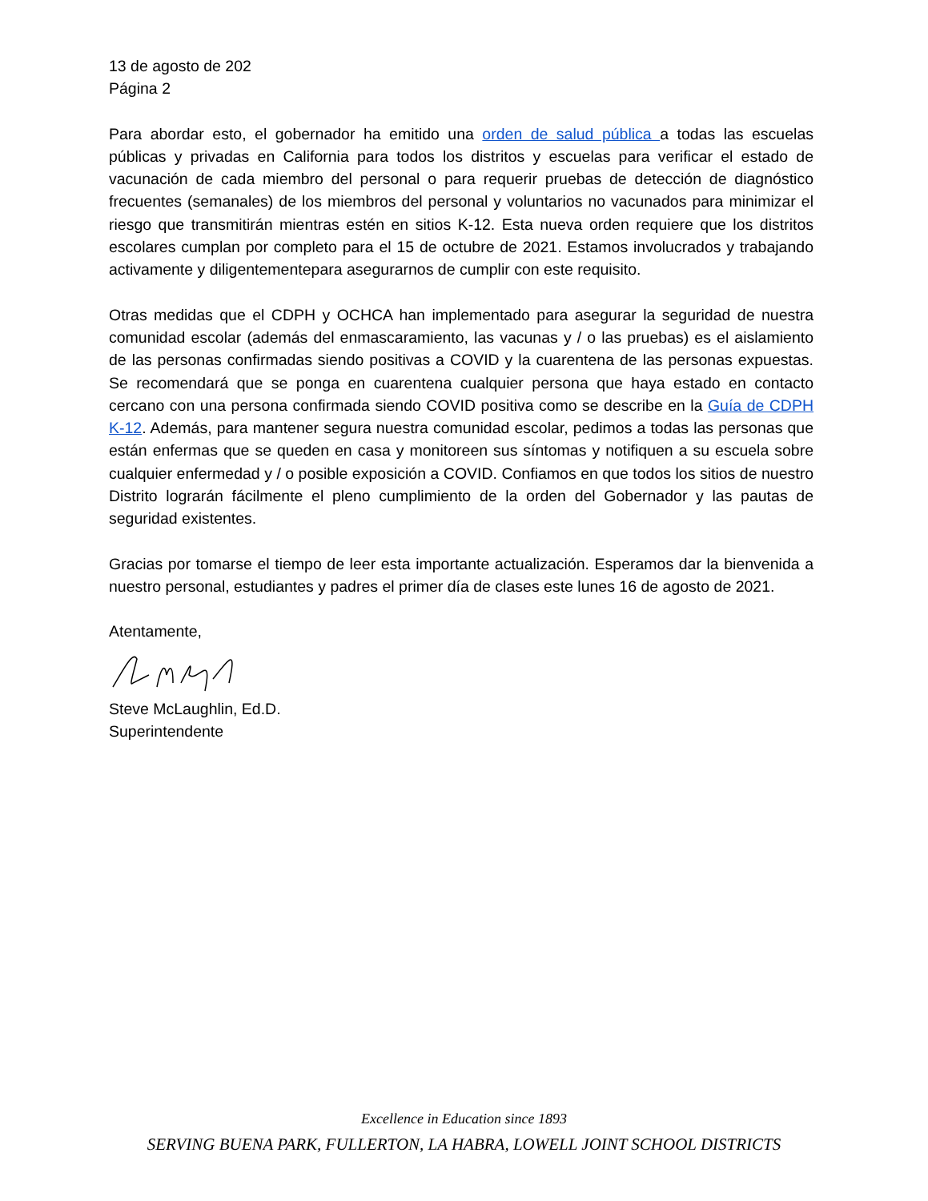13 de agosto de 202
Página 2
Para abordar esto, el gobernador ha emitido una orden de salud pública a todas las escuelas públicas y privadas en California para todos los distritos y escuelas para verificar el estado de vacunación de cada miembro del personal o para requerir pruebas de detección de diagnóstico frecuentes (semanales) de los miembros del personal y voluntarios no vacunados para minimizar el riesgo que transmitirán mientras estén en sitios K-12. Esta nueva orden requiere que los distritos escolares cumplan por completo para el 15 de octubre de 2021. Estamos involucrados y trabajando activamente y diligentementepara asegurarnos de cumplir con este requisito.
Otras medidas que el CDPH y OCHCA han implementado para asegurar la seguridad de nuestra comunidad escolar (además del enmascaramiento, las vacunas y / o las pruebas) es el aislamiento de las personas confirmadas siendo positivas a COVID y la cuarentena de las personas expuestas. Se recomendará que se ponga en cuarentena cualquier persona que haya estado en contacto cercano con una persona confirmada siendo COVID positiva como se describe en la Guía de CDPH K-12. Además, para mantener segura nuestra comunidad escolar, pedimos a todas las personas que están enfermas que se queden en casa y monitoreen sus síntomas y notifiquen a su escuela sobre cualquier enfermedad y / o posible exposición a COVID. Confiamos en que todos los sitios de nuestro Distrito lograrán fácilmente el pleno cumplimiento de la orden del Gobernador y las pautas de seguridad existentes.
Gracias por tomarse el tiempo de leer esta importante actualización. Esperamos dar la bienvenida a nuestro personal, estudiantes y padres el primer día de clases este lunes 16 de agosto de 2021.
Atentamente,
Steve McLaughlin, Ed.D.
Superintendente
Excellence in Education since 1893
SERVING BUENA PARK, FULLERTON, LA HABRA, LOWELL JOINT SCHOOL DISTRICTS